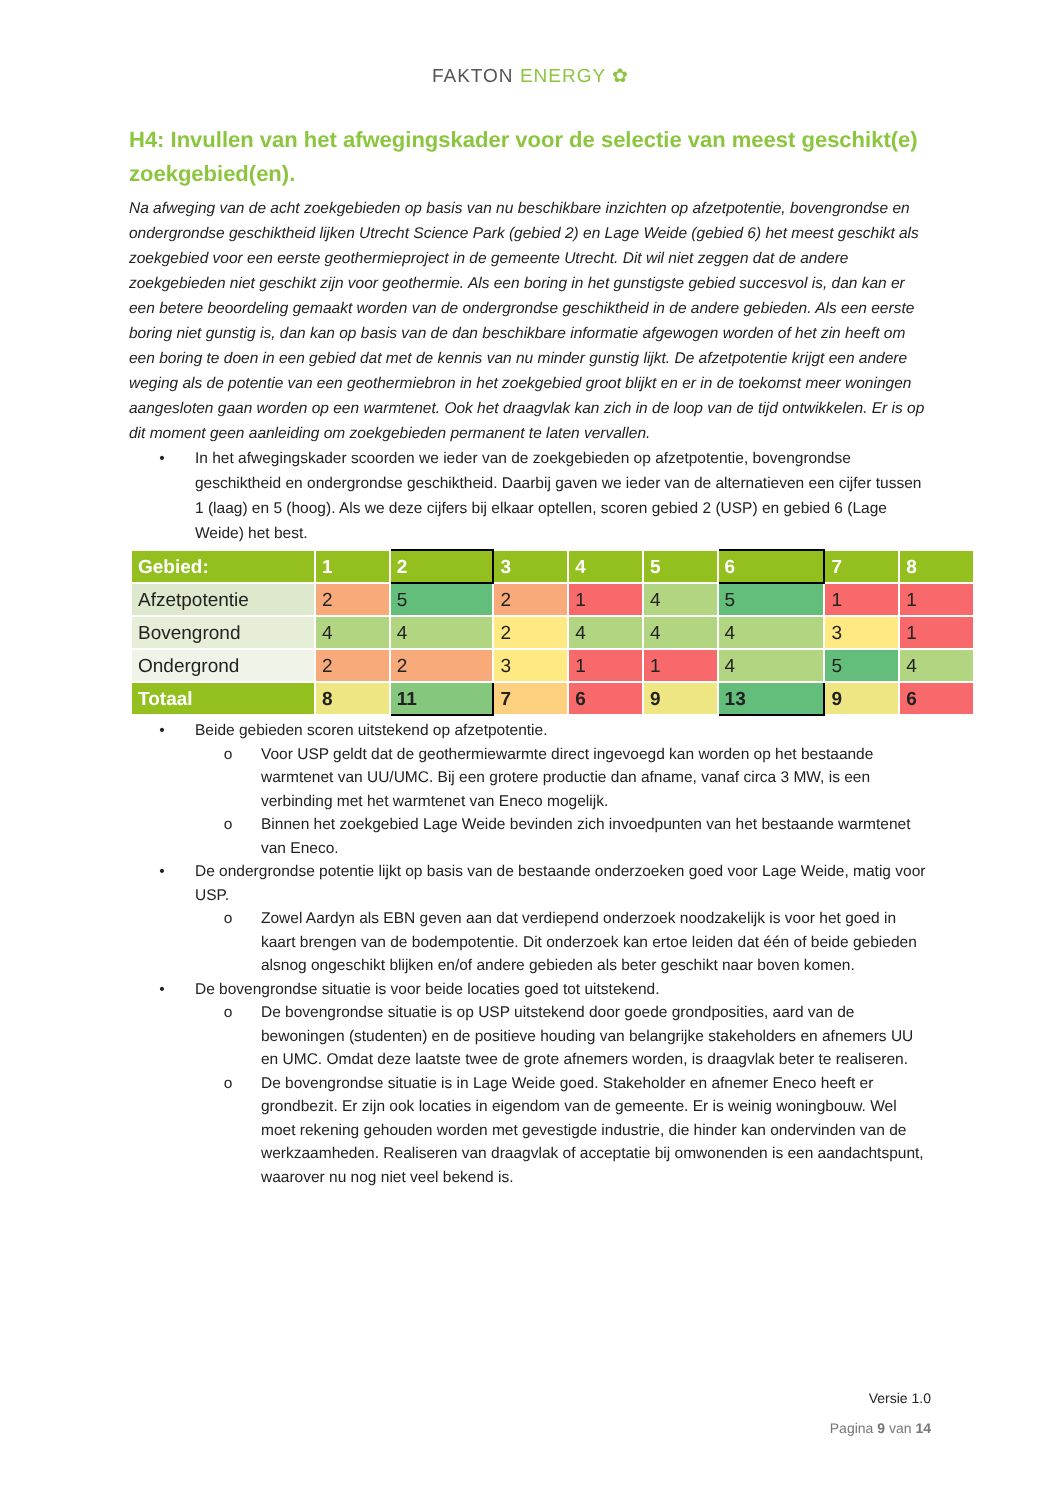FAKTON ENERGY ✿
H4: Invullen van het afwegingskader voor de selectie van meest geschikt(e) zoekgebied(en).
Na afweging van de acht zoekgebieden op basis van nu beschikbare inzichten op afzetpotentie, bovengrondse en ondergrondse geschiktheid lijken Utrecht Science Park (gebied 2) en Lage Weide (gebied 6) het meest geschikt als zoekgebied voor een eerste geothermieproject in de gemeente Utrecht. Dit wil niet zeggen dat de andere zoekgebieden niet geschikt zijn voor geothermie. Als een boring in het gunstigste gebied succesvol is, dan kan er een betere beoordeling gemaakt worden van de ondergrondse geschiktheid in de andere gebieden. Als een eerste boring niet gunstig is, dan kan op basis van de dan beschikbare informatie afgewogen worden of het zin heeft om een boring te doen in een gebied dat met de kennis van nu minder gunstig lijkt. De afzetpotentie krijgt een andere weging als de potentie van een geothermiebron in het zoekgebied groot blijkt en er in de toekomst meer woningen aangesloten gaan worden op een warmtenet. Ook het draagvlak kan zich in de loop van de tijd ontwikkelen. Er is op dit moment geen aanleiding om zoekgebieden permanent te laten vervallen.
• In het afwegingskader scoorden we ieder van de zoekgebieden op afzetpotentie, bovengrondse geschiktheid en ondergrondse geschiktheid. Daarbij gaven we ieder van de alternatieven een cijfer tussen 1 (laag) en 5 (hoog). Als we deze cijfers bij elkaar optellen, scoren gebied 2 (USP) en gebied 6 (Lage Weide) het best.
| Gebied: | 1 | 2 | 3 | 4 | 5 | 6 | 7 | 8 |
| Afzetpotentie | 2 | 5 | 2 | 1 | 4 | 5 | 1 | 1 |
| Bovengrond | 4 | 4 | 2 | 4 | 4 | 4 | 3 | 1 |
| Ondergrond | 2 | 2 | 3 | 1 | 1 | 4 | 5 | 4 |
| Totaal | 8 | 11 | 7 | 6 | 9 | 13 | 9 | 6 |
• Beide gebieden scoren uitstekend op afzetpotentie.
o Voor USP geldt dat de geothermiewarmte direct ingevoegd kan worden op het bestaande warmtenet van UU/UMC. Bij een grotere productie dan afname, vanaf circa 3 MW, is een verbinding met het warmtenet van Eneco mogelijk.
o Binnen het zoekgebied Lage Weide bevinden zich invoedpunten van het bestaande warmtenet van Eneco.
• De ondergrondse potentie lijkt op basis van de bestaande onderzoeken goed voor Lage Weide, matig voor USP.
o Zowel Aardyn als EBN geven aan dat verdiepend onderzoek noodzakelijk is voor het goed in kaart brengen van de bodempotentie. Dit onderzoek kan ertoe leiden dat één of beide gebieden alsnog ongeschikt blijken en/of andere gebieden als beter geschikt naar boven komen.
• De bovengrondse situatie is voor beide locaties goed tot uitstekend.
o De bovengrondse situatie is op USP uitstekend door goede grondposities, aard van de bewoningen (studenten) en de positieve houding van belangrijke stakeholders en afnemers UU en UMC. Omdat deze laatste twee de grote afnemers worden, is draagvlak beter te realiseren.
o De bovengrondse situatie is in Lage Weide goed. Stakeholder en afnemer Eneco heeft er grondbezit. Er zijn ook locaties in eigendom van de gemeente. Er is weinig woningbouw. Wel moet rekening gehouden worden met gevestigde industrie, die hinder kan ondervinden van de werkzaamheden. Realiseren van draagvlak of acceptatie bij omwonenden is een aandachtspunt, waarover nu nog niet veel bekend is.
Versie 1.0
Pagina 9 van 14